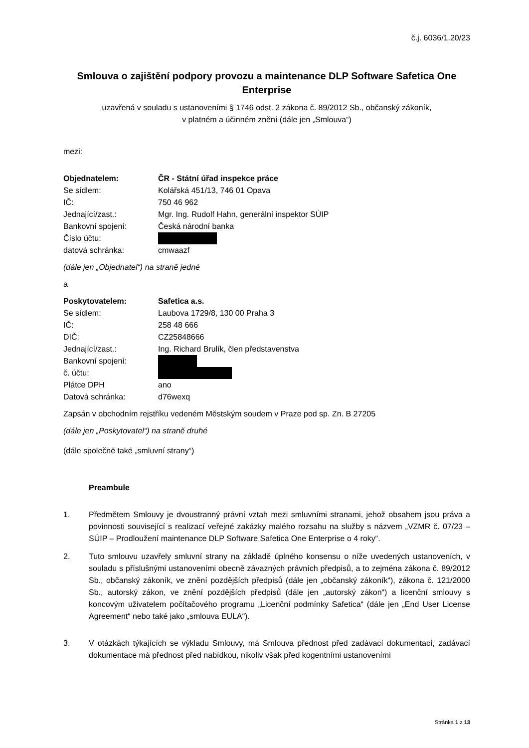č.j. 6036/1.20/23
Smlouva o zajištění podpory provozu a maintenance DLP Software Safetica One Enterprise
uzavřená v souladu s ustanoveními § 1746 odst. 2 zákona č. 89/2012 Sb., občanský zákoník,
v platném a účinném znění (dále jen „Smlouva“)
mezi:
Objednatelem: ČR - Státní úřad inspekce práce
Se sídlem: Kolářská 451/13, 746 01 Opava
IČ: 750 46 962
Jednající/zast.: Mgr. Ing. Rudolf Hahn, generální inspektor SÚIP
Bankovní spojení: Česká národní banka
Číslo účtu:
datová schránka: cmwaazf
(dále jen „Objednatel“) na straně jedné
a
Poskytovatelem: Safetica a.s.
Se sídlem: Laubova 1729/8, 130 00 Praha 3
IČ: 258 48 666
DIČ: CZ25848666
Jednající/zast.: Ing. Richard Brulík, člen představenstva
Bankovní spojení:
č. účtu:
Plátce DPH ano
Datová schránka: d76wexq
Zapsán v obchodním rejstříku vedeném Městským soudem v Praze pod sp. Zn. B 27205
(dále jen „Poskytovatel“) na straně druhé
(dále společně také „smluvní strany“)
Preambule
1. Předmětem Smlouvy je dvoustranný právní vztah mezi smluvními stranami, jehož obsahem jsou práva a povinnosti související s realizací veřejné zakázky malého rozsahu na služby s názvem „VZMR č. 07/23 – SÚIP – Prodloužení maintenance DLP Software Safetica One Enterprise o 4 roky“.
2. Tuto smlouvu uzavřely smluvní strany na základě úplného konsensu o níže uvedených ustanoveních, v souladu s příslušnými ustanoveními obecně závazných právních předpisů, a to zejména zákona č. 89/2012 Sb., občanský zákoník, ve znění pozdějších předpisů (dále jen „občanský zákoník“), zákona č. 121/2000 Sb., autorský zákon, ve znění pozdějších předpisů (dále jen „autorský zákon“) a licenční smlouvy s koncovým uživatelem počítačového programu „Licenční podmínky Safetica“ (dále jen „End User License Agreement“ nebo také jako „smlouva EULA“).
3. V otázkách týkajících se výkladu Smlouvy, má Smlouva přednost před zadávací dokumentací, zadávací dokumentace má přednost před nabídkou, nikoliv však před kogentními ustanoveními
Stránka 1 z 13